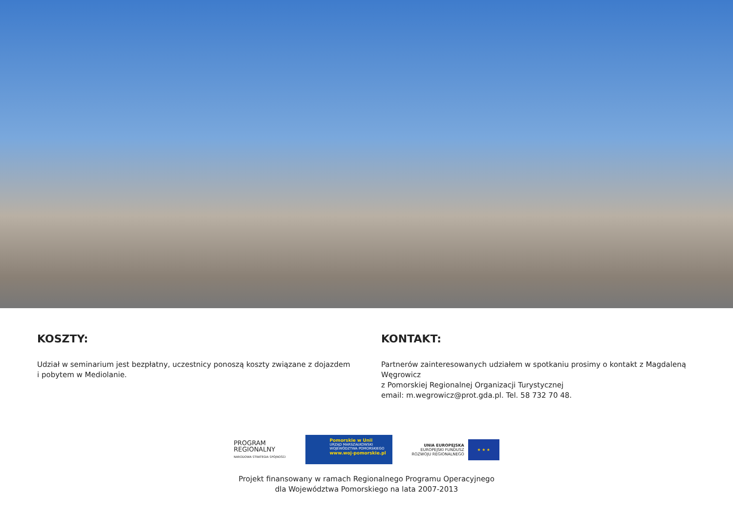KOSZTY:
Udział w seminarium jest bezpłatny, uczestnicy ponoszą koszty związane z dojazdem
i pobytem w Mediolanie.
KONTAKT:
Partnerów zainteresowanych udziałem w spotkaniu prosimy o kontakt z Magdaleną Węgrowicz
z Pomorskiej Regionalnej Organizacji Turystycznej
email: m.wegrowicz@prot.gda.pl. Tel. 58 732 70 48.
PROGRAM
REGIONALNY
NARODOWA STRATEGIA SPÓJNOŚCI
Pomorskie w Unii
URZĄD MARSZAŁKOWSKI
WOJEWÓDZTWA POMORSKIEGO
www.woj-pomorskie.pl
UNIA EUROPEJSKA
EUROPEJSKI FUNDUSZ
ROZWOJU REGIONALNEGO
★ ★ ★
Projekt finansowany w ramach Regionalnego Programu Operacyjnego
dla Województwa Pomorskiego na lata 2007-2013